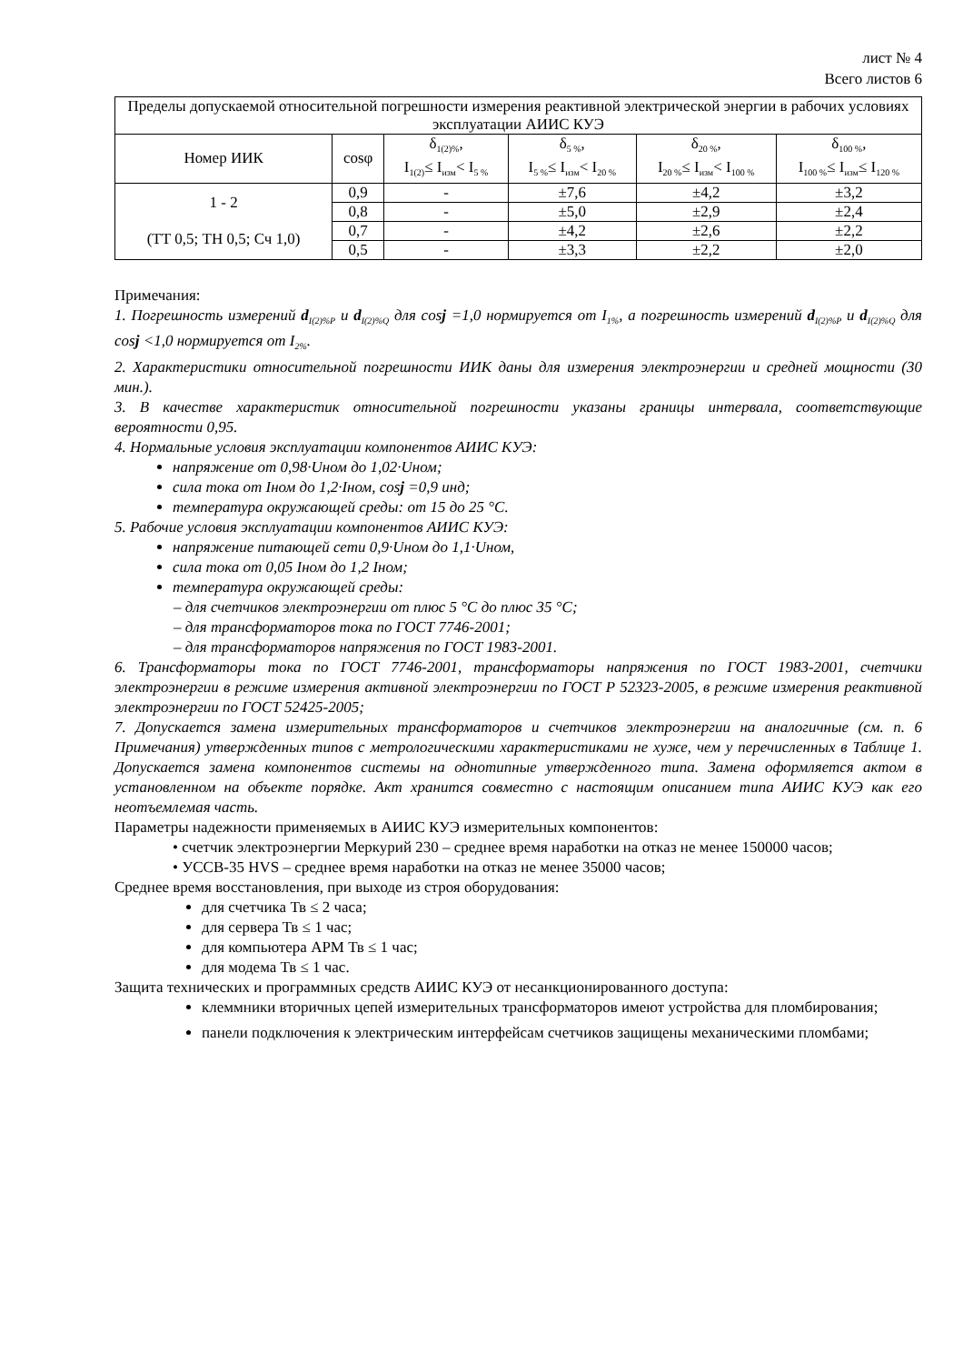лист № 4
Всего листов 6
| Пределы допускаемой относительной погрешности измерения реактивной электрической энергии в рабочих условиях эксплуатации АИИС КУЭ | | | | | |
| --- | --- | --- | --- | --- | --- |
| Номер ИИК | cosφ | δ<sub>1(2)%</sub>, I<sub>1(2)</sub>≤ I<sub>изм</sub>< I<sub>5 %</sub> | δ<sub>5 %</sub>, I<sub>5 %</sub>≤ I<sub>изм</sub>< I<sub>20 %</sub> | δ<sub>20 %</sub>, I<sub>20 %</sub>≤ I<sub>изм</sub>< I<sub>100 %</sub> | δ<sub>100 %</sub>, I<sub>100 %</sub>≤ I<sub>изм</sub>≤ I<sub>120 %</sub> |
| 1 - 2 (ТТ 0,5; ТН 0,5; Сч 1,0) | 0,9 | - | ±7,6 | ±4,2 | ±3,2 |
| | 0,8 | - | ±5,0 | ±2,9 | ±2,4 |
| | 0,7 | - | ±4,2 | ±2,6 | ±2,2 |
| | 0,5 | - | ±3,3 | ±2,2 | ±2,0 |
Примечания:
1. Погрешность измерений d<sub>I(2)%P</sub> и d<sub>I(2)%Q</sub> для cosj =1,0 нормируется от I<sub>1%</sub>, а погрешность измерений d<sub>I(2)%P</sub> и d<sub>I(2)%Q</sub> для cosj <1,0 нормируется от I<sub>2%</sub>.
2. Характеристики относительной погрешности ИИК даны для измерения электроэнергии и средней мощности (30 мин.).
3. В качестве характеристик относительной погрешности указаны границы интервала, соответствующие вероятности 0,95.
4. Нормальные условия эксплуатации компонентов АИИС КУЭ:
напряжение от 0,98·Uном до 1,02·Uном;
сила тока от Iном до 1,2·Iном, cosj =0,9 инд;
температура окружающей среды: от 15 до 25 °С.
5. Рабочие условия эксплуатации компонентов АИИС КУЭ:
напряжение питающей сети 0,9·Uном до 1,1·Uном,
сила тока от 0,05 Iном до 1,2 Iном;
температура окружающей среды:
– для счетчиков электроэнергии от плюс 5 °С до плюс 35 °С;
– для трансформаторов тока по ГОСТ 7746-2001;
– для трансформаторов напряжения по ГОСТ 1983-2001.
6. Трансформаторы тока по ГОСТ 7746-2001, трансформаторы напряжения по ГОСТ 1983-2001, счетчики электроэнергии в режиме измерения активной электроэнергии по ГОСТ Р 52323-2005, в режиме измерения реактивной электроэнергии по ГОСТ 52425-2005;
7. Допускается замена измерительных трансформаторов и счетчиков электроэнергии на аналогичные (см. п. 6 Примечания) утвержденных типов с метрологическими характеристиками не хуже, чем у перечисленных в Таблице 1. Допускается замена компонентов системы на однотипные утвержденного типа. Замена оформляется актом в установленном на объекте порядке. Акт хранится совместно с настоящим описанием типа АИИС КУЭ как его неотъемлемая часть.
Параметры надежности применяемых в АИИС КУЭ измерительных компонентов:
• счетчик электроэнергии Меркурий 230 – среднее время наработки на отказ не менее 150000 часов;
• УССВ-35 HVS – среднее время наработки на отказ не менее 35000 часов;
Среднее время восстановления, при выходе из строя оборудования:
для счетчика Тв ≤ 2 часа;
для сервера Тв ≤ 1 час;
для компьютера АРМ Тв ≤ 1 час;
для модема Тв ≤ 1 час.
Защита технических и программных средств АИИС КУЭ от несанкционированного доступа:
клеммники вторичных цепей измерительных трансформаторов имеют устройства для пломбирования;
панели подключения к электрическим интерфейсам счетчиков защищены механическими пломбами;